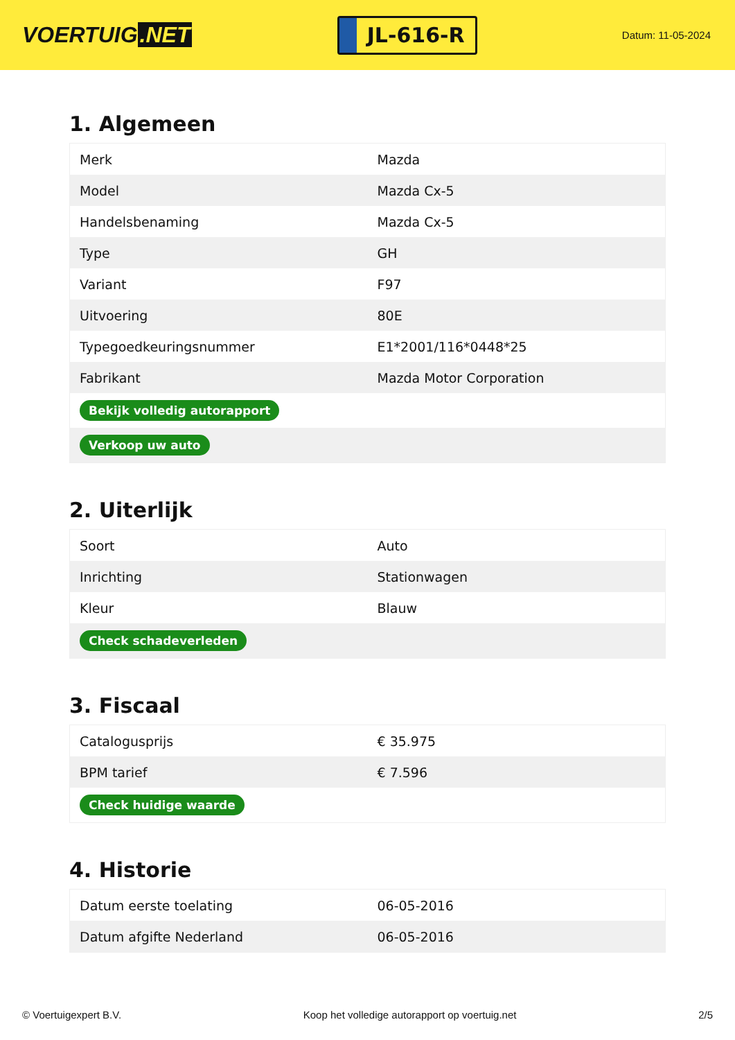VOERTUIG.NET
JL-616-R
Datum: 11-05-2024
1. Algemeen
| Merk | Mazda |
| Model | Mazda Cx-5 |
| Handelsbenaming | Mazda Cx-5 |
| Type | GH |
| Variant | F97 |
| Uitvoering | 80E |
| Typegoedkeuringsnummer | E1*2001/116*0448*25 |
| Fabrikant | Mazda Motor Corporation |
| Bekijk volledig autorapport | |
| Verkoop uw auto | |
2. Uiterlijk
| Soort | Auto |
| Inrichting | Stationwagen |
| Kleur | Blauw |
| Check schadeverleden | |
3. Fiscaal
| Catalogusprijs | € 35.975 |
| BPM tarief | € 7.596 |
| Check huidige waarde | |
4. Historie
| Datum eerste toelating | 06-05-2016 |
| Datum afgifte Nederland | 06-05-2016 |
© Voertuigexpert B.V. Koop het volledige autorapport op voertuig.net 2/5